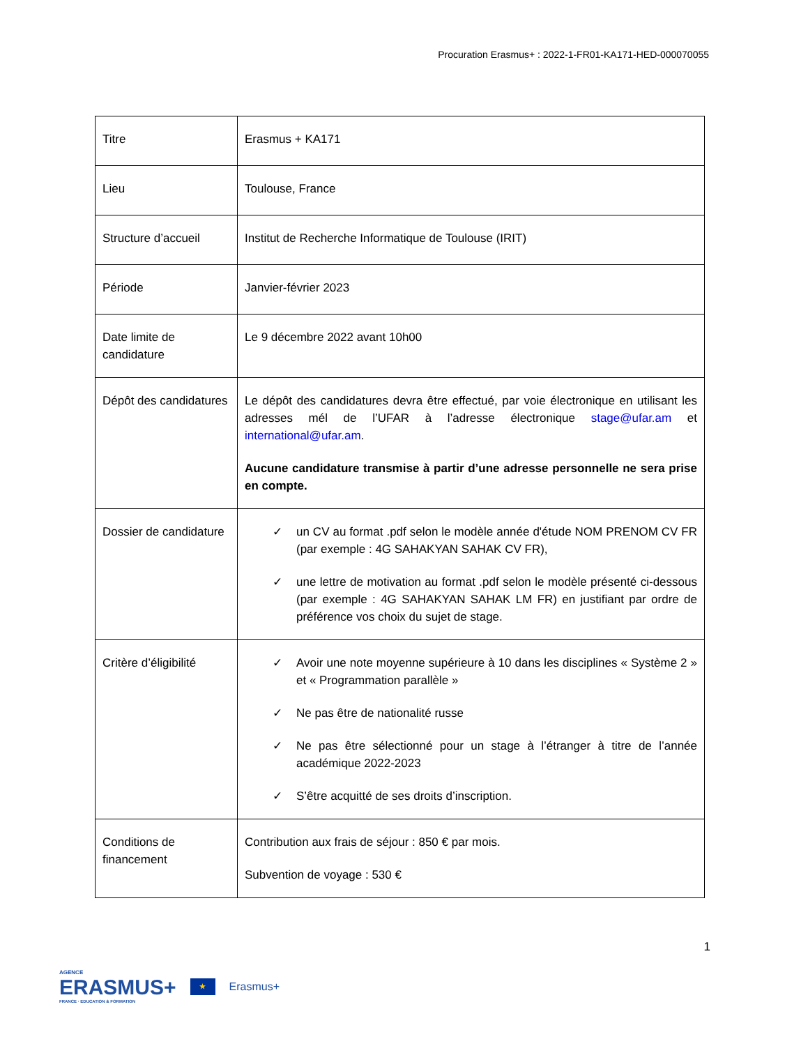Procuration Erasmus+ : 2022-1-FR01-KA171-HED-000070055
| Titre | Erasmus + KA171 |
| Lieu | Toulouse, France |
| Structure d’accueil | Institut de Recherche Informatique de Toulouse (IRIT) |
| Période | Janvier-février 2023 |
| Date limite de candidature | Le 9 décembre 2022 avant 10h00 |
| Dépôt des candidatures | Le dépôt des candidatures devra être effectué, par voie électronique en utilisant les adresses mél de l’UFAR à l’adresse électronique stage@ufar.am et international@ufar.am . Aucune candidature transmise à partir d’une adresse personnelle ne sera prise en compte. |
| Dossier de candidature | ✓ un CV au format .pdf selon le modèle année d'étude NOM PRENOM CV FR (par exemple : 4G SAHAKYAN SAHAK CV FR), ✓ une lettre de motivation au format .pdf selon le modèle présenté ci-dessous (par exemple : 4G SAHAKYAN SAHAK LM FR) en justifiant par ordre de préférence vos choix du sujet de stage. |
| Critère d’éligibilité | ✓ Avoir une note moyenne supérieure à 10 dans les disciplines « Système 2 » et « Programmation parallèle » ✓ Ne pas être de nationalité russe ✓ Ne pas être sélectionné pour un stage à l’étranger à titre de l’année académique 2022-2023 ✓ S’être acquitté de ses droits d’inscription. |
| Conditions de financement | Contribution aux frais de séjour : 850 € par mois. Subvention de voyage : 530 € |
1
AGENCE
ERASMUS+
FRANCE · EDUCATION & FORMATION
★
Erasmus+